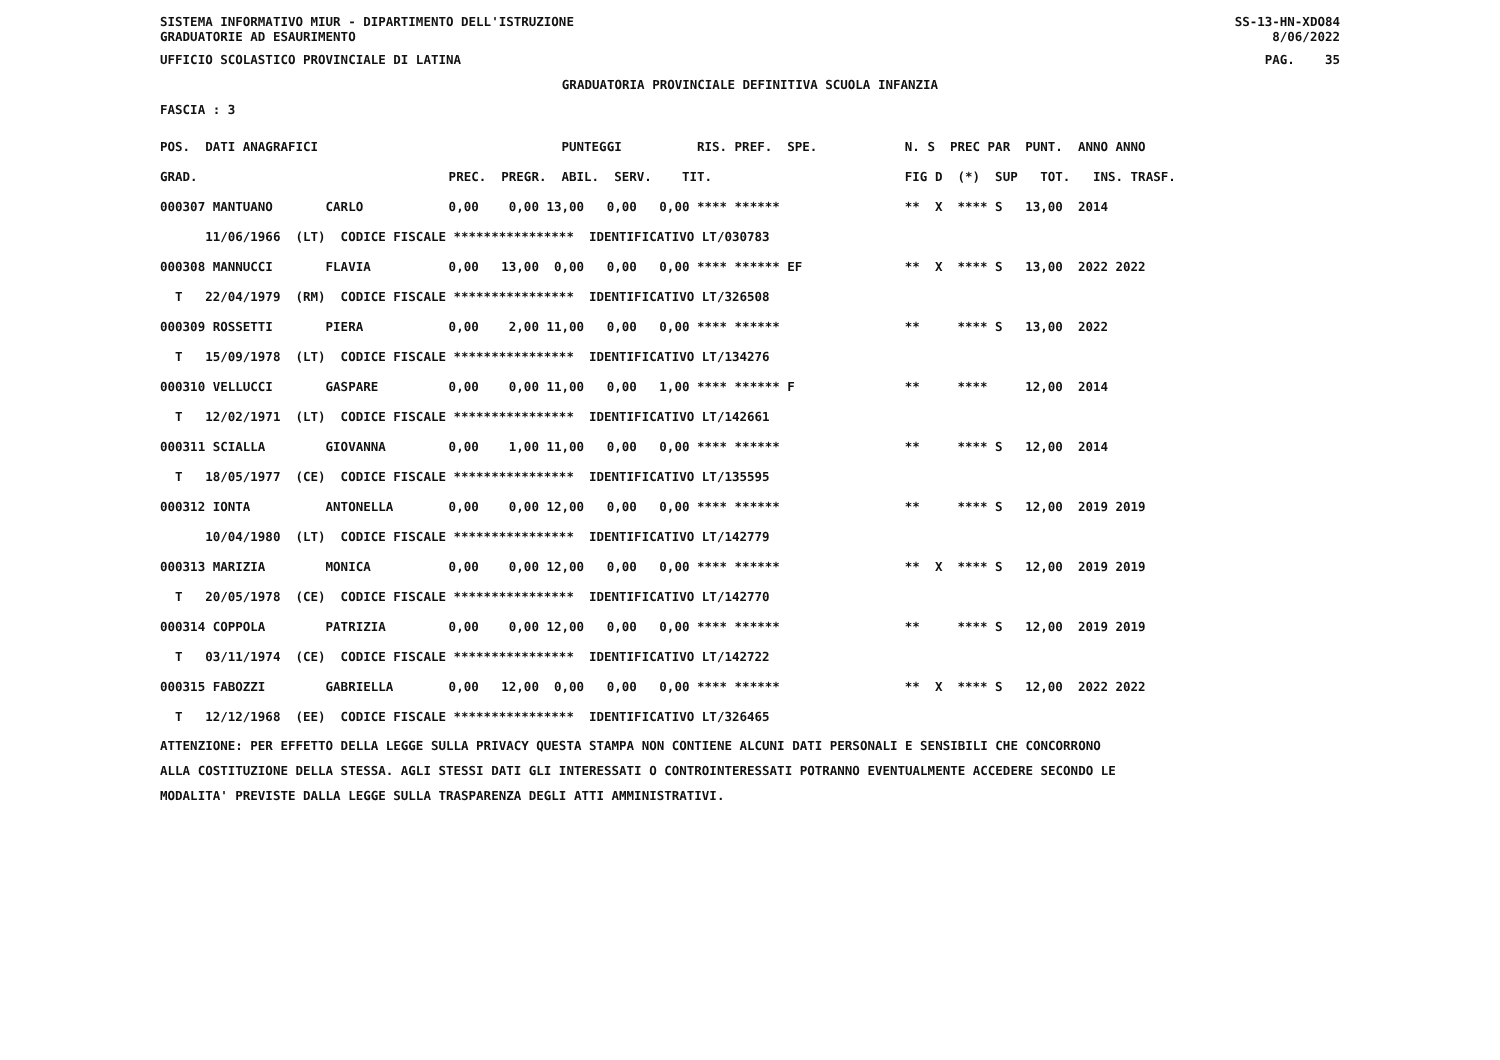SISTEMA INFORMATIVO MIUR - DIPARTIMENTO DELL'ISTRUZIONE
GRADUATORIE AD ESAURIMENTO SS-13-HN-XDO84
8/06/2022
UFFICIO SCOLASTICO PROVINCIALE DI LATINA PAG. 35
GRADUATORIA PROVINCIALE DEFINITIVA SCUOLA INFANZIA
FASCIA : 3
| POS. DATI ANAGRAFICI | PUNTEGGI RIS. PREF. SPE. | N. S PREC PAR PUNT. ANNO ANNO |
| --- | --- | --- |
| GRAD. | PREC. PREGR. ABIL. SERV. TIT. | FIG D (*) SUP TOT. INS. TRASF. |
| 000307 MANTUANO CARLO | 0,00 0,00 13,00 0,00 0,00 **** ****** | ** X **** S 13,00 2014 |
| 11/06/1966 (LT) CODICE FISCALE **************** IDENTIFICATIVO LT/030783 | | |
| 000308 MANNUCCI FLAVIA | 0,00 13,00 0,00 0,00 0,00 **** ****** EF | ** X **** S 13,00 2022 2022 |
| T 22/04/1979 (RM) CODICE FISCALE **************** IDENTIFICATIVO LT/326508 | | |
| 000309 ROSSETTI PIERA | 0,00 2,00 11,00 0,00 0,00 **** ****** | ** **** S 13,00 2022 |
| T 15/09/1978 (LT) CODICE FISCALE **************** IDENTIFICATIVO LT/134276 | | |
| 000310 VELLUCCI GASPARE | 0,00 0,00 11,00 0,00 1,00 **** ****** F | ** **** 12,00 2014 |
| T 12/02/1971 (LT) CODICE FISCALE **************** IDENTIFICATIVO LT/142661 | | |
| 000311 SCIALLA GIOVANNA | 0,00 1,00 11,00 0,00 0,00 **** ****** | ** **** S 12,00 2014 |
| T 18/05/1977 (CE) CODICE FISCALE **************** IDENTIFICATIVO LT/135595 | | |
| 000312 IONTA ANTONELLA | 0,00 0,00 12,00 0,00 0,00 **** ****** | ** **** S 12,00 2019 2019 |
| 10/04/1980 (LT) CODICE FISCALE **************** IDENTIFICATIVO LT/142779 | | |
| 000313 MARIZIA MONICA | 0,00 0,00 12,00 0,00 0,00 **** ****** | ** X **** S 12,00 2019 2019 |
| T 20/05/1978 (CE) CODICE FISCALE **************** IDENTIFICATIVO LT/142770 | | |
| 000314 COPPOLA PATRIZIA | 0,00 0,00 12,00 0,00 0,00 **** ****** | ** **** S 12,00 2019 2019 |
| T 03/11/1974 (CE) CODICE FISCALE **************** IDENTIFICATIVO LT/142722 | | |
| 000315 FABOZZI GABRIELLA | 0,00 12,00 0,00 0,00 0,00 **** ****** | ** X **** S 12,00 2022 2022 |
| T 12/12/1968 (EE) CODICE FISCALE **************** IDENTIFICATIVO LT/326465 | | |
ATTENZIONE: PER EFFETTO DELLA LEGGE SULLA PRIVACY QUESTA STAMPA NON CONTIENE ALCUNI DATI PERSONALI E SENSIBILI CHE CONCORRONO
ALLA COSTITUZIONE DELLA STESSA. AGLI STESSI DATI GLI INTERESSATI O CONTROINTERESSATI POTRANNO EVENTUALMENTE ACCEDERE SECONDO LE
MODALITA' PREVISTE DALLA LEGGE SULLA TRASPARENZA DEGLI ATTI AMMINISTRATIVI.